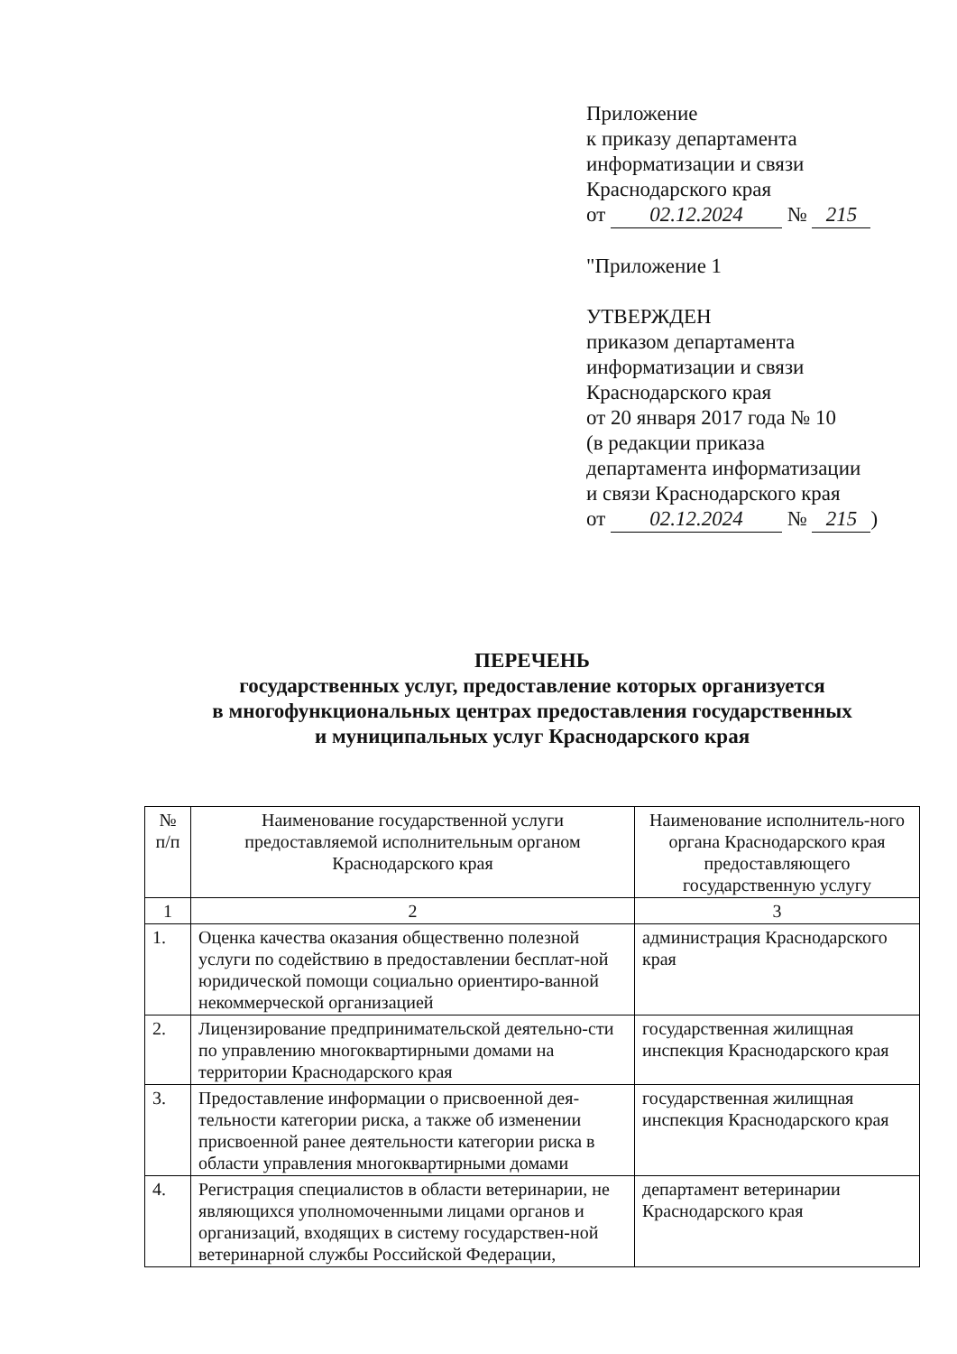Приложение
к приказу департамента
информатизации и связи
Краснодарского края
от 02.12.2024 № 215
"Приложение 1
УТВЕРЖДЕН
приказом департамента
информатизации и связи
Краснодарского края
от 20 января 2017 года № 10
(в редакции приказа
департамента информатизации
и связи Краснодарского края
от 02.12.2024 № 215)
ПЕРЕЧЕНЬ
государственных услуг, предоставление которых организуется
в многофункциональных центрах предоставления государственных
и муниципальных услуг Краснодарского края
| № п/п | Наименование государственной услуги предоставляемой исполнительным органом Краснодарского края | Наименование исполнитель-ного органа Краснодарского края предоставляющего государственную услугу |
| --- | --- | --- |
| 1 | 2 | 3 |
| 1. | Оценка качества оказания общественно полезной услуги по содействию в предоставлении бесплат-ной юридической помощи социально ориентиро-ванной некоммерческой организацией | администрация Краснодарского края |
| 2. | Лицензирование предпринимательской деятельно-сти по управлению многоквартирными домами на территории Краснодарского края | государственная жилищная инспекция Краснодарского края |
| 3. | Предоставление информации о присвоенной дея-тельности категории риска, а также об изменении присвоенной ранее деятельности категории риска в области управления многоквартирными домами | государственная жилищная инспекция Краснодарского края |
| 4. | Регистрация специалистов в области ветеринарии, не являющихся уполномоченными лицами органов и организаций, входящих в систему государствен-ной ветеринарной службы Российской Федерации, | департамент ветеринарии Краснодарского края |